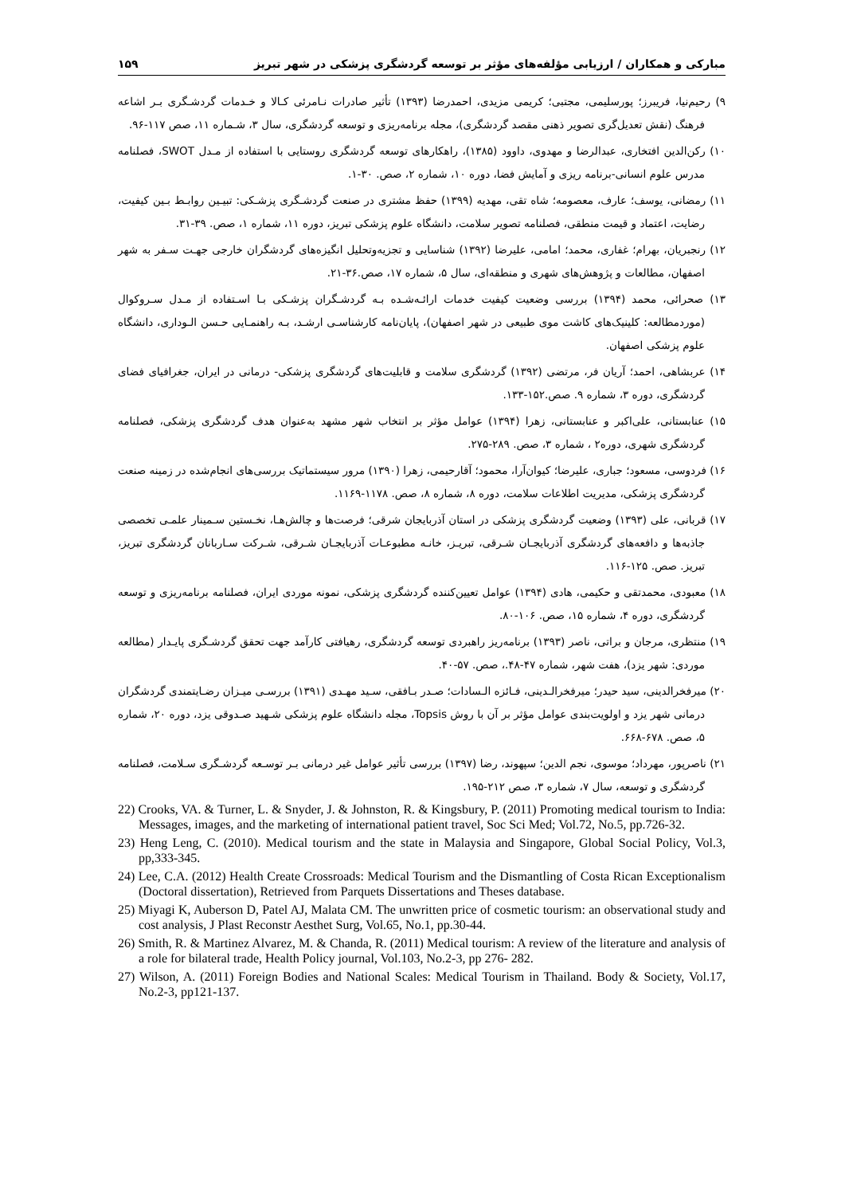مبارکی و همکاران / ارزیابی مؤلفه‌های مؤثر بر توسعه گردشگری پزشکی در شهر تبریز ۱۵۹
۹) رحیم‌نیا، فریبرز؛ پورسلیمی، مجتبی؛ کریمی مزیدی، احمدرضا (۱۳۹۳) تأثیر صادرات نـامرئی کـالا و خـدمات گردشـگری بـر اشاعه فرهنگ (نقش تعدیل‌گری تصویر ذهنی مقصد گردشگری)، مجله برنامه‌ریزی و توسعه گردشگری، سال ۳، شـماره ۱۱، صص ۱۱۷-۹۶.
۱۰) رکن‌الدین افتخاری، عبدالرضا و مهدوی، داوود (۱۳۸۵)، راهکارهای توسعه گردشگری روستایی با استفاده از مـدل SWOT، فصلنامه مدرس علوم انسانی-برنامه ریزی و آمایش فضا، دوره ۱۰، شماره ۲، صص. ۳۰-۱.
۱۱) رمضانی، یوسف؛ عارف، معصومه؛ شاه تقی، مهدیه (۱۳۹۹) حفظ مشتری در صنعت گردشـگری پزشـکی: تبیـین روابـط بـین کیفیت، رضایت، اعتماد و قیمت منطقی، فصلنامه تصویر سلامت، دانشگاه علوم پزشکی تبریز، دوره ۱۱، شماره ۱، صص. ۳۹-۳۱.
۱۲) رنجبریان، بهرام؛ غفاری، محمد؛ امامی، علیرضا (۱۳۹۲) شناسایی و تجزیه‌وتحلیل انگیزه‌های گردشگران خارجی جهـت سـفر به شهر اصفهان، مطالعات و پژوهش‌های شهری و منطقه‌ای، سال ۵، شماره ۱۷، صص.۳۶-۲۱.
۱۳) صحرائی، محمد (۱۳۹۴) بررسی وضعیت کیفیت خدمات ارائـه‌شـده بـه گردشـگران پزشـکی بـا اسـتفاده از مـدل سـروکوال (موردمطالعه: کلینیک‌های کاشت موی طبیعی در شهر اصفهان)، پایان‌نامه کارشناسـی ارشـد، بـه راهنمـایی حـسن الـوداری، دانشگاه علوم پزشکی اصفهان.
۱۴) عربشاهی، احمد؛ آریان فر، مرتضی (۱۳۹۲) گردشگری سلامت و قابلیت‌های گردشگری پزشکی- درمانی در ایران، جغرافیای فضای گردشگری، دوره ۳، شماره ۹. صص.۱۵۲-۱۳۳.
۱۵) عنابستانی، علی‌اکبر و عنابستانی، زهرا (۱۳۹۴) عوامل مؤثر بر انتخاب شهر مشهد به‌عنوان هدف گردشگری پزشکی، فصلنامه گردشگری شهری، دوره۲ ، شماره ۳، صص. ۲۸۹-۲۷۵.
۱۶) فردوسی، مسعود؛ جباری، علیرضا؛ کیوان‌آرا، محمود؛ آقارحیمی، زهرا (۱۳۹۰) مرور سیستماتیک بررسی‌های انجام‌شده در زمینه صنعت گردشگری پزشکی، مدیریت اطلاعات سلامت، دوره ۸، شماره ۸، صص. ۱۱۷۸-۱۱۶۹.
۱۷) قربانی، علی (۱۳۹۳) وضعیت گردشگری پزشکی در استان آذربایجان شرقی؛ فرصت‌ها و چالش‌هـا، نخـستین سـمینار علمـی تخصصی جاذبه‌ها و دافعه‌های گردشگری آذربایجـان شـرقی، تبریـز، خانـه مطبوعـات آذربایجـان شـرقی، شـرکت سـاربانان گردشگری تبریز، تبریز. صص. ۱۲۵-۱۱۶.
۱۸) معبودی، محمدتقی و حکیمی، هادی (۱۳۹۴) عوامل تعیین‌کننده گردشگری پزشکی، نمونه موردی ایران، فصلنامه برنامه‌ریزی و توسعه گردشگری، دوره ۴، شماره ۱۵، صص. ۱۰۶-۸۰.
۱۹) منتظری، مرجان و براتی، ناصر (۱۳۹۳) برنامه‌ریز راهبردی توسعه گردشگری، رهیافتی کارآمد جهت تحقق گردشـگری پایـدار (مطالعه موردی: شهر یزد)، هفت شهر، شماره ۴۷-۴۸.، صص. ۵۷-۴۰.
۲۰) میرفخرالدینی، سید حیدر؛ میرفخرالـدینی، فـائزه الـسادات؛ صـدر بـافقی، سـید مهـدی (۱۳۹۱) بررسـی میـزان رضـایتمندی گردشگران درمانی شهر یزد و اولویت‌بندی عوامل مؤثر بر آن با روش Topsis، مجله دانشگاه علوم پزشکی شـهید صـدوقی یزد، دوره ۲۰، شماره ۵، صص. ۶۷۸-۶۶۸.
۲۱) ناصرپور، مهرداد؛ موسوی، نجم الدین؛ سپهوند، رضا (۱۳۹۷) بررسی تأثیر عوامل غیر درمانی بـر توسـعه گردشـگری سـلامت، فصلنامه گردشگری و توسعه، سال ۷، شماره ۳، صص ۲۱۲-۱۹۵.
22) Crooks, VA. & Turner, L. & Snyder, J. & Johnston, R. & Kingsbury, P. (2011) Promoting medical tourism to India: Messages, images, and the marketing of international patient travel, Soc Sci Med; Vol.72, No.5, pp.726-32.
23) Heng Leng, C. (2010). Medical tourism and the state in Malaysia and Singapore, Global Social Policy, Vol.3, pp,333-345.
24) Lee, C.A. (2012) Health Create Crossroads: Medical Tourism and the Dismantling of Costa Rican Exceptionalism (Doctoral dissertation), Retrieved from Parquets Dissertations and Theses database.
25) Miyagi K, Auberson D, Patel AJ, Malata CM. The unwritten price of cosmetic tourism: an observational study and cost analysis, J Plast Reconstr Aesthet Surg, Vol.65, No.1, pp.30-44.
26) Smith, R. & Martinez Alvarez, M. & Chanda, R. (2011) Medical tourism: A review of the literature and analysis of a role for bilateral trade, Health Policy journal, Vol.103, No.2-3, pp 276- 282.
27) Wilson, A. (2011) Foreign Bodies and National Scales: Medical Tourism in Thailand. Body & Society, Vol.17, No.2-3, pp121-137.